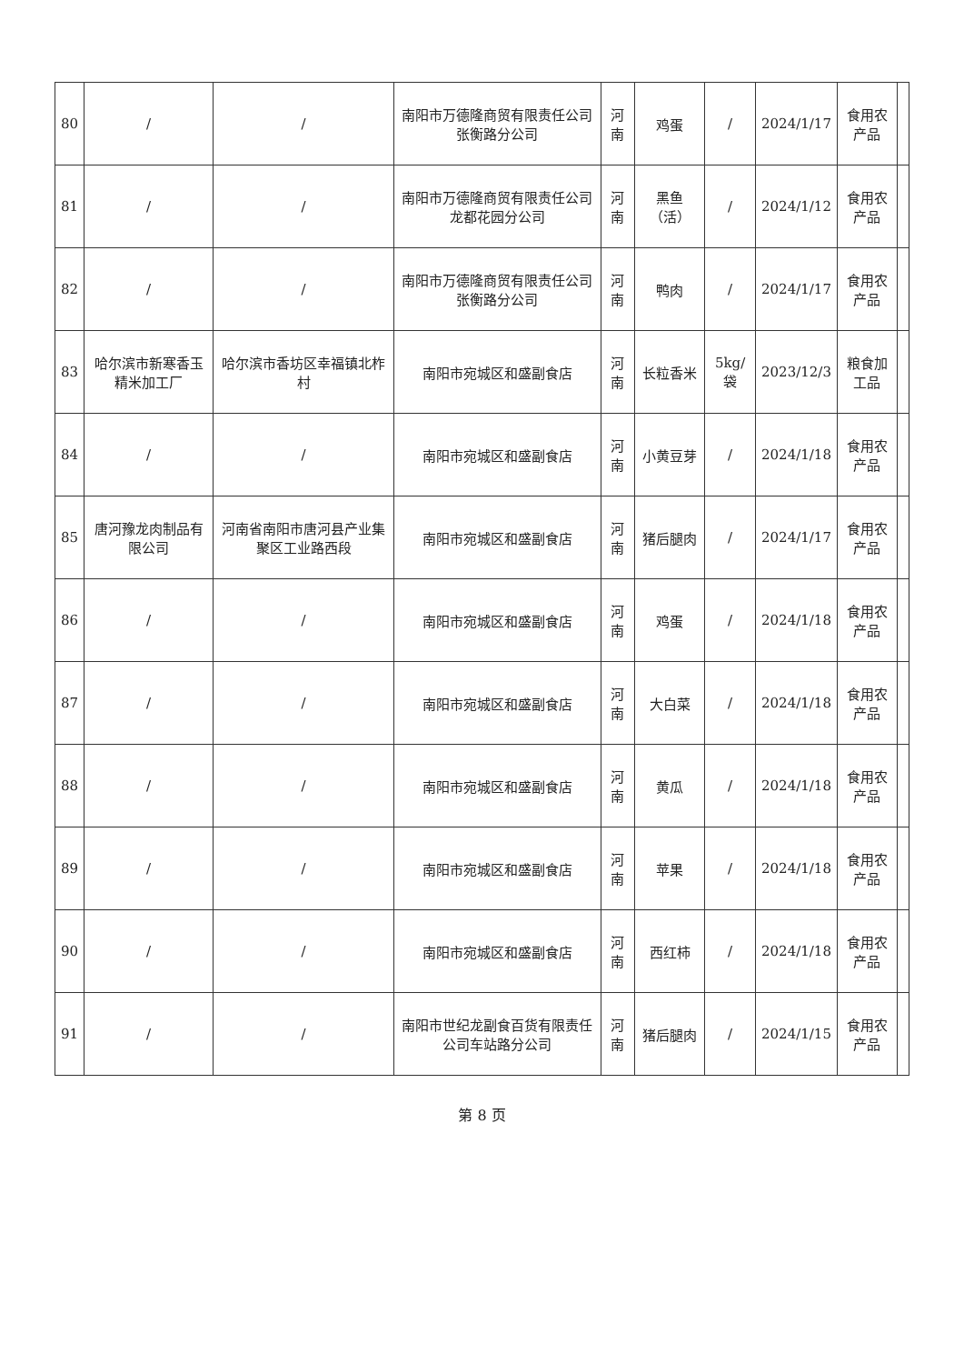| 80 | / | / | 南阳市万德隆商贸有限责任公司张衡路分公司 | 河南 | 鸡蛋 | / | 2024/1/17 | 食用农产品 | |
| 81 | / | / | 南阳市万德隆商贸有限责任公司龙都花园分公司 | 河南 | 黑鱼（活） | / | 2024/1/12 | 食用农产品 | |
| 82 | / | / | 南阳市万德隆商贸有限责任公司张衡路分公司 | 河南 | 鸭肉 | / | 2024/1/17 | 食用农产品 | |
| 83 | 哈尔滨市新寒香玉精米加工厂 | 哈尔滨市香坊区幸福镇北柞村 | 南阳市宛城区和盛副食店 | 河南 | 长粒香米 | 5kg/袋 | 2023/12/3 | 粮食加工品 | |
| 84 | / | / | 南阳市宛城区和盛副食店 | 河南 | 小黄豆芽 | / | 2024/1/18 | 食用农产品 | |
| 85 | 唐河豫龙肉制品有限公司 | 河南省南阳市唐河县产业集聚区工业路西段 | 南阳市宛城区和盛副食店 | 河南 | 猪后腿肉 | / | 2024/1/17 | 食用农产品 | |
| 86 | / | / | 南阳市宛城区和盛副食店 | 河南 | 鸡蛋 | / | 2024/1/18 | 食用农产品 | |
| 87 | / | / | 南阳市宛城区和盛副食店 | 河南 | 大白菜 | / | 2024/1/18 | 食用农产品 | |
| 88 | / | / | 南阳市宛城区和盛副食店 | 河南 | 黄瓜 | / | 2024/1/18 | 食用农产品 | |
| 89 | / | / | 南阳市宛城区和盛副食店 | 河南 | 苹果 | / | 2024/1/18 | 食用农产品 | |
| 90 | / | / | 南阳市宛城区和盛副食店 | 河南 | 西红柿 | / | 2024/1/18 | 食用农产品 | |
| 91 | / | / | 南阳市世纪龙副食百货有限责任公司车站路分公司 | 河南 | 猪后腿肉 | / | 2024/1/15 | 食用农产品 | |
第 8 页